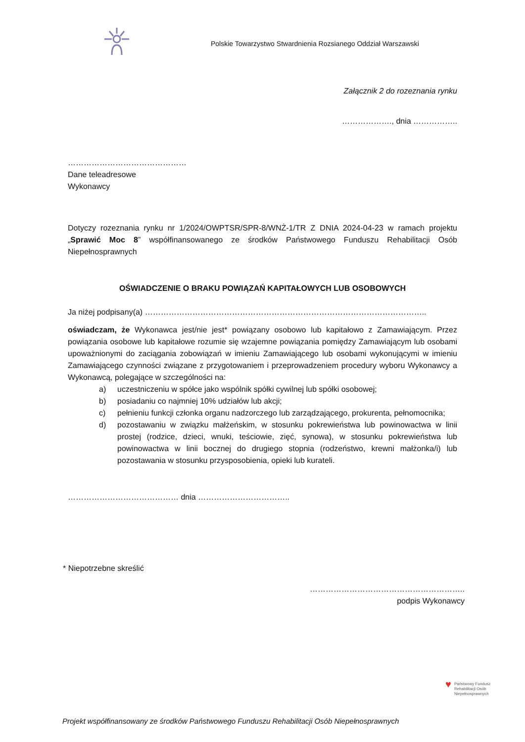Polskie Towarzystwo Stwardnienia Rozsianego Oddział Warszawski
Załącznik 2 do rozeznania rynku
………………., dnia ……………..
………………………………………
Dane teleadresowe
Wykonawcy
Dotyczy rozeznania rynku nr 1/2024/OWPTSR/SPR-8/WNŻ-1/TR Z DNIA 2024-04-23 w ramach projektu „Sprawić Moc 8” współfinansowanego ze środków Państwowego Funduszu Rehabilitacji Osób Niepełnosprawnych
OŚWIADCZENIE O BRAKU POWIĄZAŃ KAPITAŁOWYCH LUB OSOBOWYCH
Ja niżej podpisany(a) ……………………………………………………………………………………………..
oświadczam, że Wykonawca jest/nie jest* powiązany osobowo lub kapitałowo z Zamawiającym. Przez powiązania osobowe lub kapitałowe rozumie się wzajemne powiązania pomiędzy Zamawiającym lub osobami upoważnionymi do zaciągania zobowiązań w imieniu Zamawiającego lub osobami wykonującymi w imieniu Zamawiającego czynności związane z przygotowaniem i przeprowadzeniem procedury wyboru Wykonawcy a Wykonawcą, polegające w szczególności na:
a) uczestniczeniu w spółce jako wspólnik spółki cywilnej lub spółki osobowej;
b) posiadaniu co najmniej 10% udziałów lub akcji;
c) pełnieniu funkcji członka organu nadzorczego lub zarządzającego, prokurenta, pełnomocnika;
d) pozostawaniu w związku małżeńskim, w stosunku pokrewieństwa lub powinowactwa w linii prostej (rodzice, dzieci, wnuki, teściowie, zięć, synowa), w stosunku pokrewieństwa lub powinowactwa w linii bocznej do drugiego stopnia (rodzeństwo, krewni małżonka/i) lub pozostawania w stosunku przysposobienia, opieki lub kurateli.
…………………………………… dnia ……………………………..
* Niepotrzebne skreślić
…………………………………………………..
podpis Wykonawcy
♥ Państwowy Fundusz
Rehabilitacji Osób
Niepełnosprawnych
Projekt współfinansowany ze środków Państwowego Funduszu Rehabilitacji Osób Niepełnosprawnych